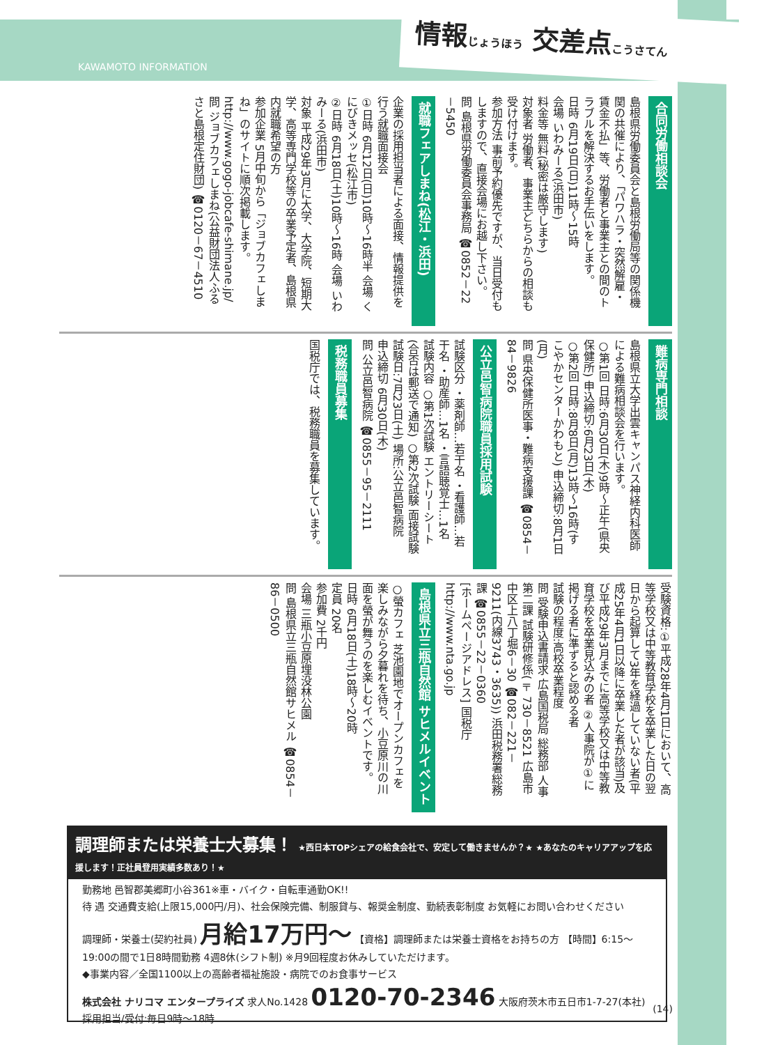KAWAMOTO INFORMATION
情報じょうほう 交差点こうさてん
合同労働相談会
島根県労働委員会と島根労働局等の関係機関の共催により、「パワハラ・突然解雇・賃金不払」等、労働者と事業主との間のトラブルを解決するお手伝いをします。
日時 6月19日(日)11時～15時
会場 いわみーる(浜田市)
料金等 無料(秘密は厳守します)
対象者 労働者、事業主どちらからの相談も受け付けます。
参加方法 事前予約優先ですが、当日受付もしますので、直接会場にお越し下さい。
問 島根県労働委員会事務局 ☎0852－22－5450
就職フェアしまね(松江・浜田)
企業の採用担当者による面接、情報提供を行う就職面接会
①日時 6月12日(日)10時～16時半 会場 くにびきメッセ(松江市)
②日時 6月18日(土)10時～16時 会場 いわみーる(浜田市)
対象 平成29年3月に大学、大学院、短期大学、高等専門学校等の卒業予定者、島根県内就職希望の方
参加企業 5月中旬から「ジョブカフェしまね」のサイトに順次掲載します。
http://www.gogo-jobcafe-shimane.jp/
問 ジョブカフェしまね(公益財団法人ふるさと島根定住財団) ☎0120－67－4510
難病専門相談
島根県立大学出雲キャンパス神経内科医師による難病相談会を行います。
○第1回 日時:6月30日(木)9時～正午(県央保健所) 申込締切:6月23日(木)
○第2回 日時:8月8日(月)13時～16時(すこやかセンターかわもと) 申込締切:8月1日(月)
問 県央保健所医事・難病支援課 ☎0854－84－9826
公立邑智病院職員採用試験
試験区分 ・薬剤師…若干名 ・看護師…若干名 ・助産師…1名 ・言語聴覚士…1名
試験内容 ○第1次試験 エントリーシート(合否は郵送で通知) ○第2次試験 面接試験 試験日:7月23日(土) 場所:公立邑智病院
申込締切 6月30日(木)
問 公立邑智病院 ☎0855－95－2111
税務職員募集
国税庁では、税務職員を募集しています。
受験資格:①平成28年4月1日において、高等学校又は中等教育学校を卒業した日の翌日から起算して3年を経過していない者(平成25年4月1日以降に卒業した者が該当)及び平成29年3月までに高等学校又は中等教育学校を卒業見込みの者 ②人事院が①に掲げる者に準ずると認める者
試験の程度:高校卒業程度
問 受験申込書請求 広島国税局 総務部 人事第二課 試験研修係(〒730－8521 広島市中区上八丁堀6－30 ☎082－221－9211(内線3743・3635)) 浜田税務署総務課 ☎0855－22－0360
[ホームページアドレス] 国税庁 http://www.nta.go.jp
島根県立三瓶自然館 サヒメルイベント
○螢カフェ 芝池園地でオープンカフェを楽しみながら夕暮れを待ち、小豆原川の川面を螢が舞うのを楽しむイベントです。
日時 6月18日(土)18時～20時
定員 20名
参加費 2千円
会場 三瓶小豆原埋没林公園
問 島根県立三瓶自然館サヒメル ☎0854－86－0500
調理師または栄養士大募集！ ★西日本TOPシェアの給食会社で、安定して働きませんか？★ ★あなたのキャリアアップを応援します！正社員登用実績多数あり！★
勤務地 邑智郡美郷町小谷361※車・バイク・自転車通勤OK!!
待 遇 交通費支給(上限15,000円/月)、社会保険完備、制服貸与、報奨金制度、勤続表彰制度 お気軽にお問い合わせください
調理師・栄養士(契約社員) 月給17万円～ 【資格】調理師または栄養士資格をお持ちの方 【時間】6:15～19:00の間で1日8時間勤務 4週8休(シフト制) ※月9回程度お休みしていただけます。
◆事業内容／全国1100以上の高齢者福祉施設・病院でのお食事サービス
株式会社 ナリコマ エンタープライズ 求人No.1428 0120-70-2346 大阪府茨木市五日市1-7-27(本社) 採用担当/受付:毎日9時～18時
(14)